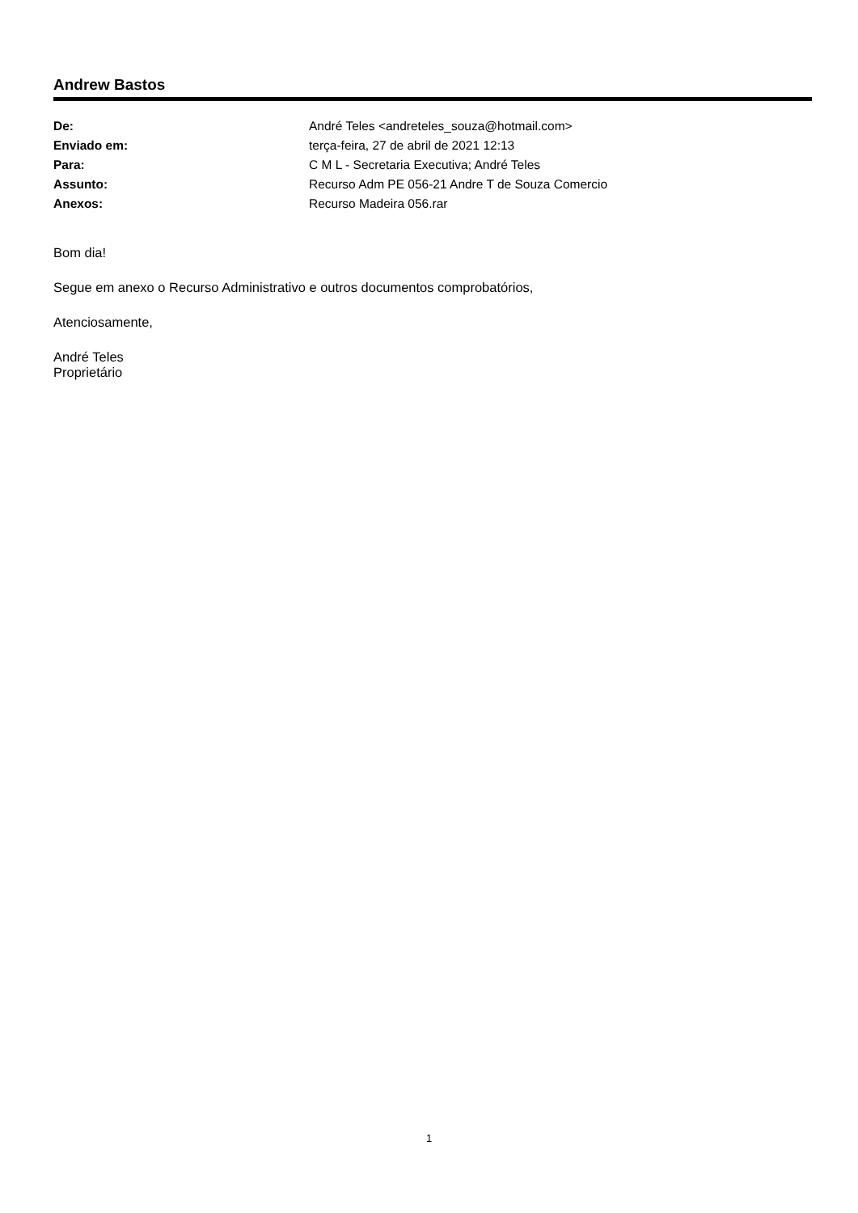Andrew Bastos
| De: | André Teles <andreteles_souza@hotmail.com> |
| Enviado em: | terça-feira, 27 de abril de 2021 12:13 |
| Para: | C M L - Secretaria Executiva; André Teles |
| Assunto: | Recurso Adm PE 056-21 Andre T de Souza Comercio |
| Anexos: | Recurso Madeira 056.rar |
Bom dia!
Segue em anexo o Recurso Administrativo e outros documentos comprobatórios,
Atenciosamente,
André Teles
Proprietário
1